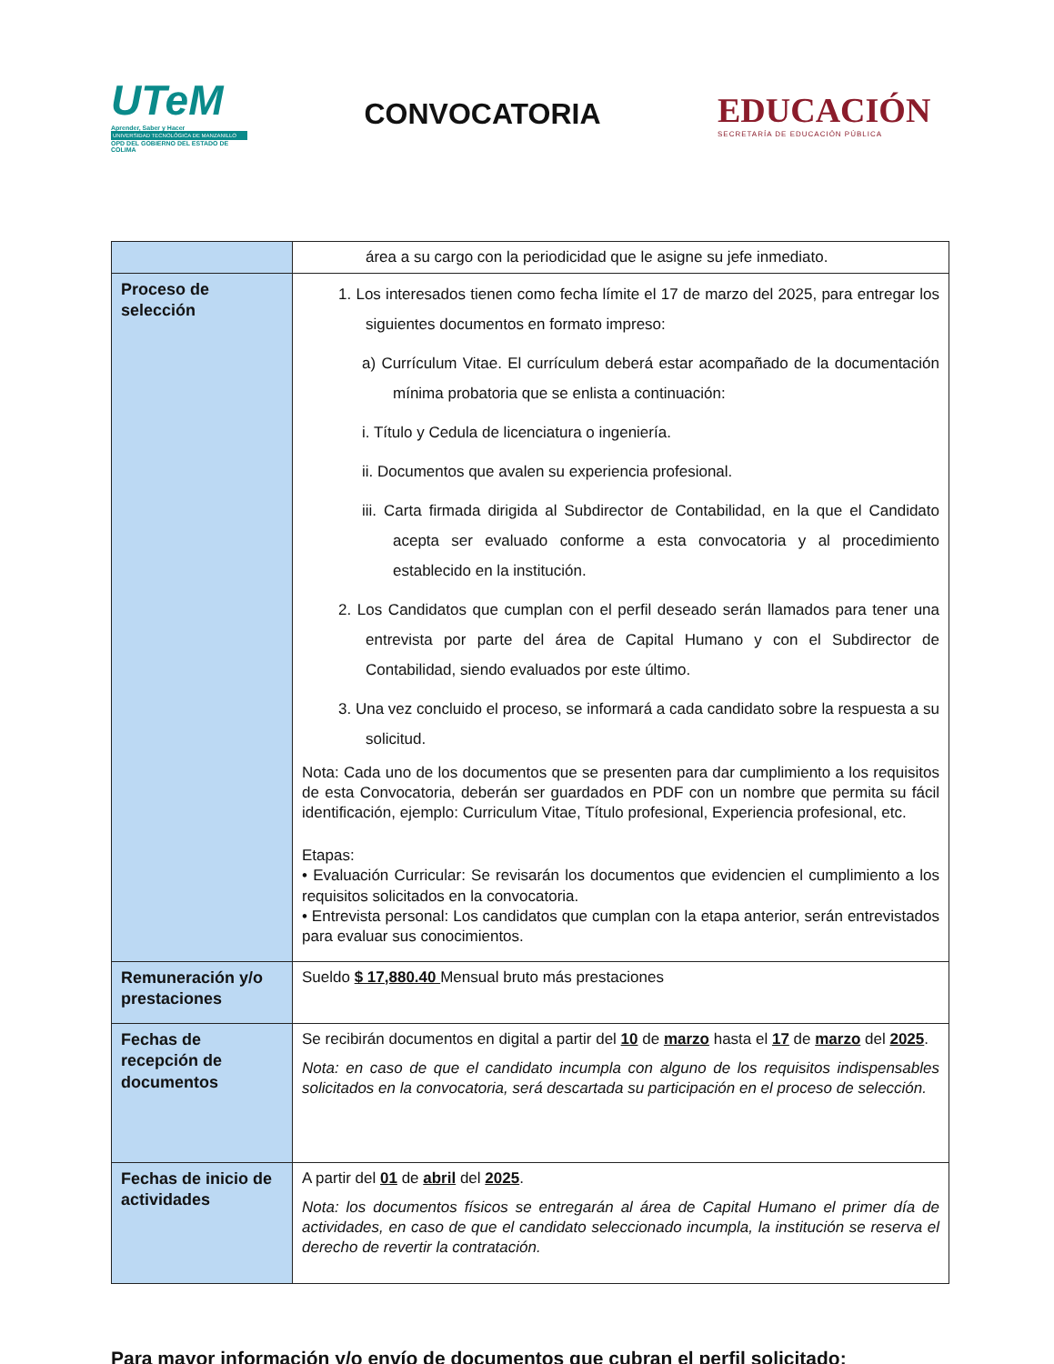UTeM
Aprender, Saber y Hacer
UNIVERSIDAD TECNOLÓGICA DE MANZANILLO
OPD DEL GOBIERNO DEL ESTADO DE COLIMA
CONVOCATORIA
EDUCACIÓN
SECRETARÍA DE EDUCACIÓN PÚBLICA
| | área a su cargo con la periodicidad que le asigne su jefe inmediato. |
| Proceso de selección | 1. Los interesados tienen como fecha límite el 17 de marzo del 2025, para entregar los siguientes documentos en formato impreso: a) Currículum Vitae. El currículum deberá estar acompañado de la documentación mínima probatoria que se enlista a continuación: i. Título y Cedula de licenciatura o ingeniería. ii. Documentos que avalen su experiencia profesional. iii. Carta firmada dirigida al Subdirector de Contabilidad, en la que el Candidato acepta ser evaluado conforme a esta convocatoria y al procedimiento establecido en la institución. 2. Los Candidatos que cumplan con el perfil deseado serán llamados para tener una entrevista por parte del área de Capital Humano y con el Subdirector de Contabilidad, siendo evaluados por este último. 3. Una vez concluido el proceso, se informará a cada candidato sobre la respuesta a su solicitud. Nota: Cada uno de los documentos que se presenten para dar cumplimiento a los requisitos de esta Convocatoria, deberán ser guardados en PDF con un nombre que permita su fácil identificación, ejemplo: Curriculum Vitae, Título profesional, Experiencia profesional, etc. Etapas: • Evaluación Curricular: Se revisarán los documentos que evidencien el cumplimiento a los requisitos solicitados en la convocatoria. • Entrevista personal: Los candidatos que cumplan con la etapa anterior, serán entrevistados para evaluar sus conocimientos. |
| Remuneración y/o prestaciones | Sueldo $ 17,880.40 Mensual bruto más prestaciones |
| Fechas de recepción de documentos | Se recibirán documentos en digital a partir del 10 de marzo hasta el 17 de marzo del 2025 . Nota: en caso de que el candidato incumpla con alguno de los requisitos indispensables solicitados en la convocatoria, será descartada su participación en el proceso de selección. |
| Fechas de inicio de actividades | A partir del 01 de abril del 2025 . Nota: los documentos físicos se entregarán al área de Capital Humano el primer día de actividades, en caso de que el candidato seleccionado incumpla, la institución se reserva el derecho de revertir la contratación. |
Para mayor información y/o envío de documentos que cubran el perfil solicitado: